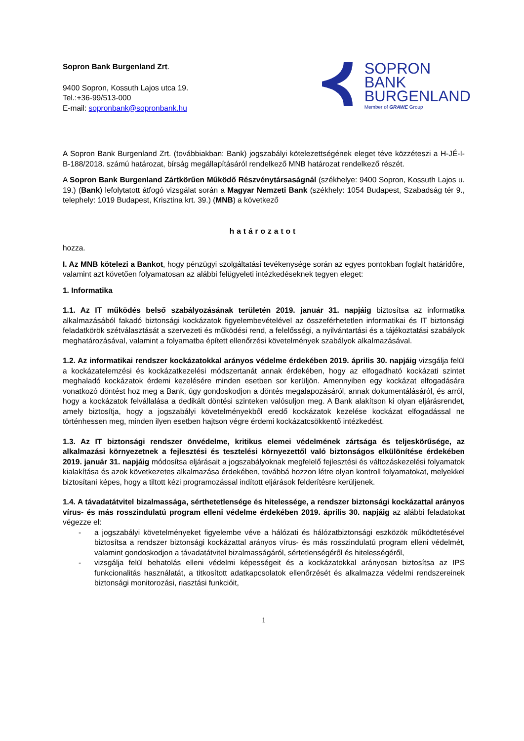Sopron Bank Burgenland Zrt.
9400 Sopron, Kossuth Lajos utca 19.
Tel.:+36-99/513-000
E-mail: sopronbank@sopronbank.hu
SOPRON
BANK
BURGENLAND
Member of GRAWE Group
A Sopron Bank Burgenland Zrt. (továbbiakban: Bank) jogszabályi kötelezettségének eleget téve közzéteszi a H-JÉ-I-B-188/2018. számú határozat, bírság megállapításáról rendelkező MNB határozat rendelkező részét.
A Sopron Bank Burgenland Zártkörűen Működő Részvénytársaságnál (székhelye: 9400 Sopron, Kossuth Lajos u. 19.) (Bank) lefolytatott átfogó vizsgálat során a Magyar Nemzeti Bank (székhely: 1054 Budapest, Szabadság tér 9., telephely: 1019 Budapest, Krisztina krt. 39.) (MNB) a következő
határozatot
hozza.
I. Az MNB kötelezi a Bankot, hogy pénzügyi szolgáltatási tevékenysége során az egyes pontokban foglalt határidőre, valamint azt követően folyamatosan az alábbi felügyeleti intézkedéseknek tegyen eleget:
1. Informatika
1.1. Az IT működés belső szabályozásának területén 2019. január 31. napjáig biztosítsa az informatika alkalmazásából fakadó biztonsági kockázatok figyelembevételével az összeférhetetlen informatikai és IT biztonsági feladatkörök szétválasztását a szervezeti és működési rend, a felelősségi, a nyilvántartási és a tájékoztatási szabályok meghatározásával, valamint a folyamatba épített ellenőrzési követelmények szabályok alkalmazásával.
1.2. Az informatikai rendszer kockázatokkal arányos védelme érdekében 2019. április 30. napjáig vizsgálja felül a kockázatelemzési és kockázatkezelési módszertanát annak érdekében, hogy az elfogadható kockázati szintet meghaladó kockázatok érdemi kezelésére minden esetben sor kerüljön. Amennyiben egy kockázat elfogadására vonatkozó döntést hoz meg a Bank, úgy gondoskodjon a döntés megalapozásáról, annak dokumentálásáról, és arról, hogy a kockázatok felvállalása a dedikált döntési szinteken valósuljon meg. A Bank alakítson ki olyan eljárásrendet, amely biztosítja, hogy a jogszabályi követelményekből eredő kockázatok kezelése kockázat elfogadással ne történhessen meg, minden ilyen esetben hajtson végre érdemi kockázatcsökkentő intézkedést.
1.3. Az IT biztonsági rendszer önvédelme, kritikus elemei védelmének zártsága és teljeskörűsége, az alkalmazási környezetnek a fejlesztési és tesztelési környezettől való biztonságos elkülönítése érdekében 2019. január 31. napjáig módosítsa eljárásait a jogszabályoknak megfelelő fejlesztési és változáskezelési folyamatok kialakítása és azok következetes alkalmazása érdekében, továbbá hozzon létre olyan kontroll folyamatokat, melyekkel biztosítani képes, hogy a tiltott kézi programozással indított eljárások felderítésre kerüljenek.
1.4. A távadatátvitel bizalmassága, sérthetetlensége és hitelessége, a rendszer biztonsági kockázattal arányos vírus- és más rosszindulatú program elleni védelme érdekében 2019. április 30. napjáig az alábbi feladatokat végezze el:
- a jogszabályi követelményeket figyelembe véve a hálózati és hálózatbiztonsági eszközök működtetésével biztosítsa a rendszer biztonsági kockázattal arányos vírus- és más rosszindulatú program elleni védelmét, valamint gondoskodjon a távadatátvitel bizalmasságáról, sértetlenségéről és hitelességéről,
- vizsgálja felül behatolás elleni védelmi képességeit és a kockázatokkal arányosan biztosítsa az IPS funkcionalitás használatát, a titkosított adatkapcsolatok ellenőrzését és alkalmazza védelmi rendszereinek biztonsági monitorozási, riasztási funkcióit,
1